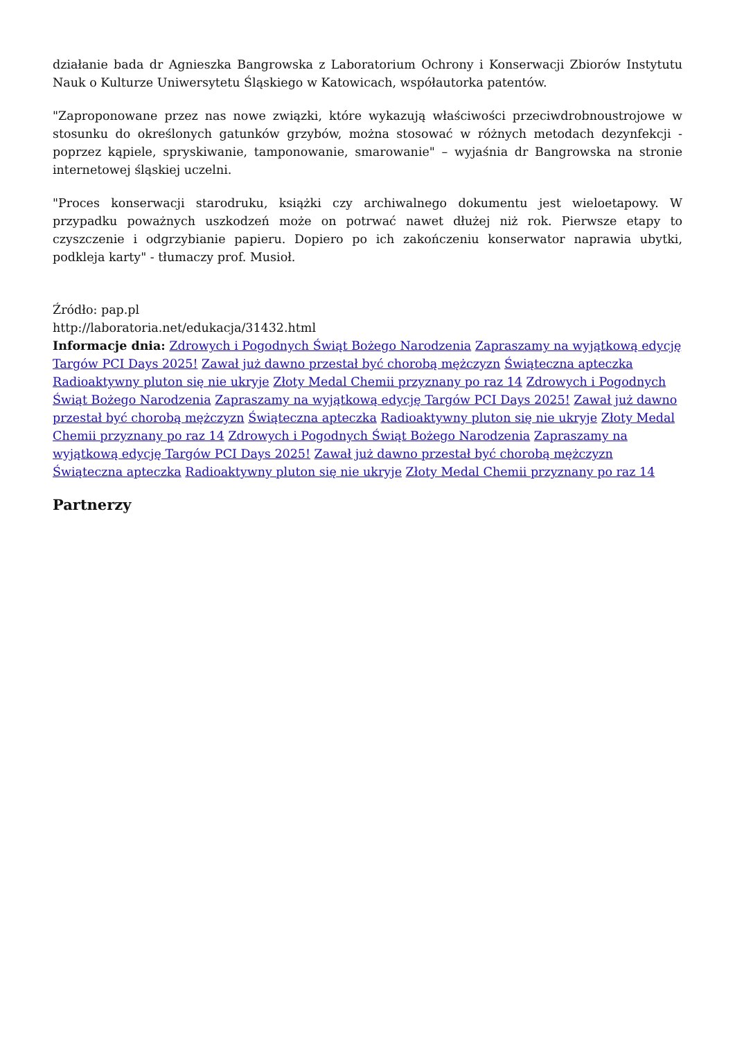działanie bada dr Agnieszka Bangrowska z Laboratorium Ochrony i Konserwacji Zbiorów Instytutu Nauk o Kulturze Uniwersytetu Śląskiego w Katowicach, współautorka patentów.
"Zaproponowane przez nas nowe związki, które wykazują właściwości przeciwdrobnoustrojowe w stosunku do określonych gatunków grzybów, można stosować w różnych metodach dezynfekcji - poprzez kąpiele, spryskiwanie, tamponowanie, smarowanie" – wyjaśnia dr Bangrowska na stronie internetowej śląskiej uczelni.
"Proces konserwacji starodruku, książki czy archiwalnego dokumentu jest wieloetapowy. W przypadku poważnych uszkodzeń może on potrwać nawet dłużej niż rok. Pierwsze etapy to czyszczenie i odgrzybianie papieru. Dopiero po ich zakończeniu konserwator naprawia ubytki, podkleja karty" - tłumaczy prof. Musioł.
Źródło: pap.pl
http://laboratoria.net/edukacja/31432.html
Informacje dnia: Zdrowych i Pogodnych Świąt Bożego Narodzenia Zapraszamy na wyjątkową edycję Targów PCI Days 2025! Zawał już dawno przestał być chorobą mężczyzn Świąteczna apteczka Radioaktywny pluton się nie ukryje Złoty Medal Chemii przyznany po raz 14 Zdrowych i Pogodnych Świąt Bożego Narodzenia Zapraszamy na wyjątkową edycję Targów PCI Days 2025! Zawał już dawno przestał być chorobą mężczyzn Świąteczna apteczka Radioaktywny pluton się nie ukryje Złoty Medal Chemii przyznany po raz 14 Zdrowych i Pogodnych Świąt Bożego Narodzenia Zapraszamy na wyjątkową edycję Targów PCI Days 2025! Zawał już dawno przestał być chorobą mężczyzn Świąteczna apteczka Radioaktywny pluton się nie ukryje Złoty Medal Chemii przyznany po raz 14
Partnerzy